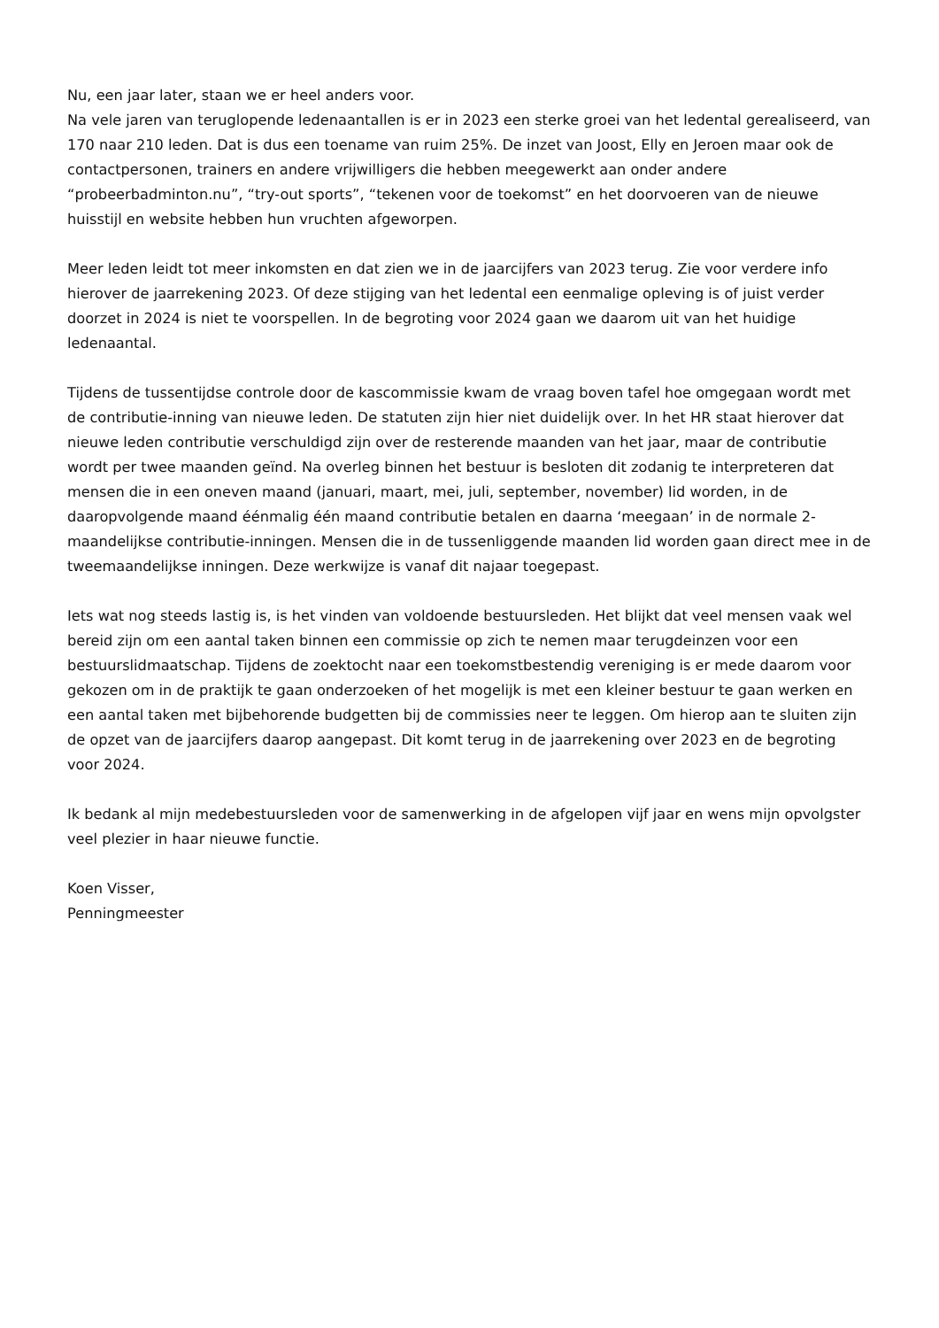Nu, een jaar later, staan we er heel anders voor.
Na vele jaren van teruglopende ledenaantallen is er in 2023 een sterke groei van het ledental gerealiseerd, van 170 naar 210 leden. Dat is dus een toename van ruim 25%. De inzet van Joost, Elly en Jeroen maar ook de contactpersonen, trainers en andere vrijwilligers die hebben meegewerkt aan onder andere “probeerbadminton.nu”, “try-out sports”, “tekenen voor de toekomst” en het doorvoeren van de nieuwe huisstijl en website hebben hun vruchten afgeworpen.
Meer leden leidt tot meer inkomsten en dat zien we in de jaarcijfers van 2023 terug. Zie voor verdere info hierover de jaarrekening 2023. Of deze stijging van het ledental een eenmalige opleving is of juist verder doorzet in 2024 is niet te voorspellen. In de begroting voor 2024 gaan we daarom uit van het huidige ledenaantal.
Tijdens de tussentijdse controle door de kascommissie kwam de vraag boven tafel hoe omgegaan wordt met de contributie-inning van nieuwe leden. De statuten zijn hier niet duidelijk over. In het HR staat hierover dat nieuwe leden contributie verschuldigd zijn over de resterende maanden van het jaar, maar de contributie wordt per twee maanden geïnd. Na overleg binnen het bestuur is besloten dit zodanig te interpreteren dat mensen die in een oneven maand (januari, maart, mei, juli, september, november) lid worden, in de daaropvolgende maand éénmalig één maand contributie betalen en daarna ‘meegaan’ in de normale 2-maandelijkse contributie-inningen. Mensen die in de tussenliggende maanden lid worden gaan direct mee in de tweemaandelijkse inningen. Deze werkwijze is vanaf dit najaar toegepast.
Iets wat nog steeds lastig is, is het vinden van voldoende bestuursleden. Het blijkt dat veel mensen vaak wel bereid zijn om een aantal taken binnen een commissie op zich te nemen maar terugdeinzen voor een bestuurslidmaatschap. Tijdens de zoektocht naar een toekomstbestendig vereniging is er mede daarom voor gekozen om in de praktijk te gaan onderzoeken of het mogelijk is met een kleiner bestuur te gaan werken en een aantal taken met bijbehorende budgetten bij de commissies neer te leggen. Om hierop aan te sluiten zijn de opzet van de jaarcijfers daarop aangepast. Dit komt terug in de jaarrekening over 2023 en de begroting voor 2024.
Ik bedank al mijn medebestuursleden voor de samenwerking in de afgelopen vijf jaar en wens mijn opvolgster veel plezier in haar nieuwe functie.
Koen Visser,
Penningmeester